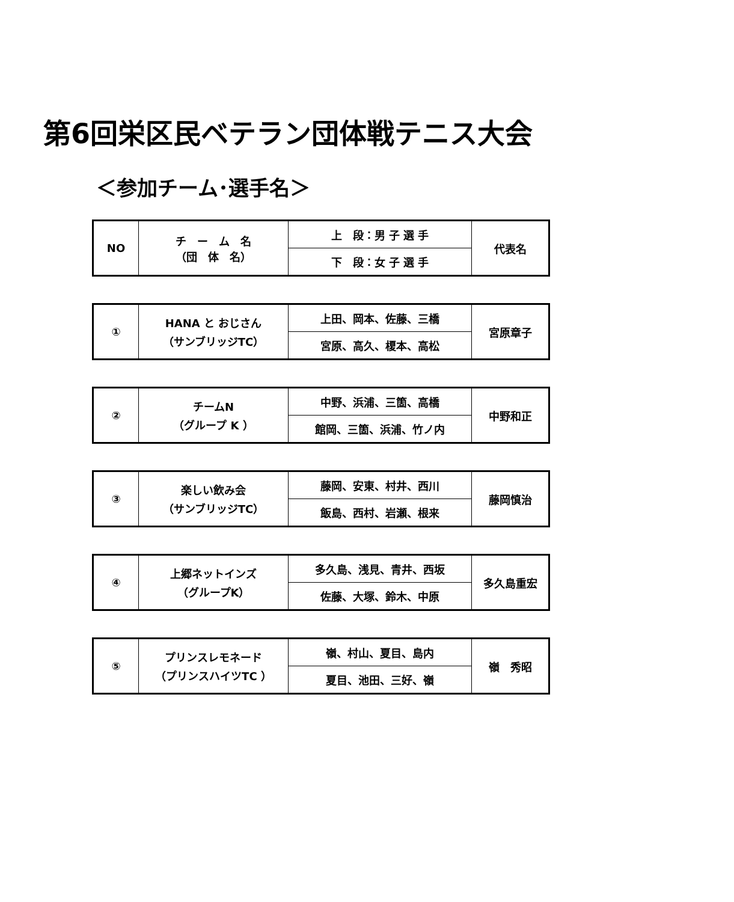第6回栄区民ベテラン団体戦テニス大会
＜参加チーム･選手名＞
| NO | チ ー ム 名 （団 体 名） | 上 段：男 子 選 手 | 代表名 |
| | | 下 段：女 子 選 手 | |
| ① | HANA と おじさん （サンブリッジTC） | 上田、岡本、佐藤、三橋 | 宮原章子 |
| | | 宮原、高久、榎本、高松 | |
| ② | チームN （グループ K ） | 中野、浜浦、三箇、高橋 | 中野和正 |
| | | 館岡、三箇、浜浦、竹ノ内 | |
| ③ | 楽しい飲み会 （サンブリッジTC） | 藤岡、安東、村井、西川 | 藤岡慎治 |
| | | 飯島、西村、岩瀬、根来 | |
| ④ | 上郷ネットインズ （グループK） | 多久島、浅見、青井、西坂 | 多久島重宏 |
| | | 佐藤、大塚、鈴木、中原 | |
| ⑤ | プリンスレモネード （プリンスハイツTC ） | 嶺、村山、夏目、島内 | 嶺 秀昭 |
| | | 夏目、池田、三好、嶺 | |